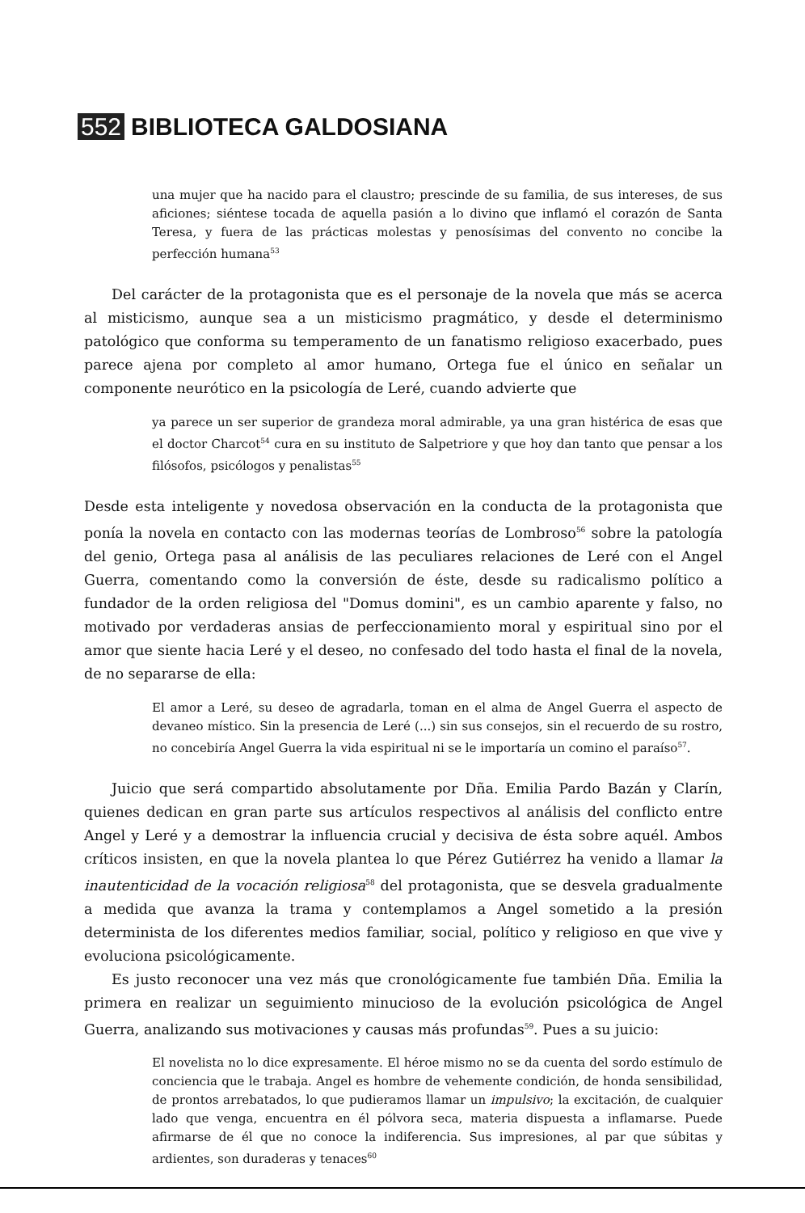552 BIBLIOTECA GALDOSIANA
una mujer que ha nacido para el claustro; prescinde de su familia, de sus intereses, de sus aficiones; siéntese tocada de aquella pasión a lo divino que inflamó el corazón de Santa Teresa, y fuera de las prácticas molestas y penosísimas del convento no concibe la perfección humana<sup>53</sup>
Del carácter de la protagonista que es el personaje de la novela que más se acerca al misticismo, aunque sea a un misticismo pragmático, y desde el determinismo patológico que conforma su temperamento de un fanatismo religioso exacerbado, pues parece ajena por completo al amor humano, Ortega fue el único en señalar un componente neurótico en la psicología de Leré, cuando advierte que
ya parece un ser superior de grandeza moral admirable, ya una gran histérica de esas que el doctor Charcot<sup>54</sup> cura en su instituto de Salpetriore y que hoy dan tanto que pensar a los filósofos, psicólogos y penalistas<sup>55</sup>
Desde esta inteligente y novedosa observación en la conducta de la protagonista que ponía la novela en contacto con las modernas teorías de Lombroso<sup>56</sup> sobre la patología del genio, Ortega pasa al análisis de las peculiares relaciones de Leré con el Angel Guerra, comentando como la conversión de éste, desde su radicalismo político a fundador de la orden religiosa del "Domus domini", es un cambio aparente y falso, no motivado por verdaderas ansias de perfeccionamiento moral y espiritual sino por el amor que siente hacia Leré y el deseo, no confesado del todo hasta el final de la novela, de no separarse de ella:
El amor a Leré, su deseo de agradarla, toman en el alma de Angel Guerra el aspecto de devaneo místico. Sin la presencia de Leré (...) sin sus consejos, sin el recuerdo de su rostro, no concebiría Angel Guerra la vida espiritual ni se le importaría un comino el paraíso<sup>57</sup>.
Juicio que será compartido absolutamente por Dña. Emilia Pardo Bazán y Clarín, quienes dedican en gran parte sus artículos respectivos al análisis del conflicto entre Angel y Leré y a demostrar la influencia crucial y decisiva de ésta sobre aquél. Ambos críticos insisten, en que la novela plantea lo que Pérez Gutiérrez ha venido a llamar la inautenticidad de la vocación religiosa<sup>58</sup> del protagonista, que se desvela gradualmente a medida que avanza la trama y contemplamos a Angel sometido a la presión determinista de los diferentes medios familiar, social, político y religioso en que vive y evoluciona psicológicamente.
Es justo reconocer una vez más que cronológicamente fue también Dña. Emilia la primera en realizar un seguimiento minucioso de la evolución psicológica de Angel Guerra, analizando sus motivaciones y causas más profundas<sup>59</sup>. Pues a su juicio:
El novelista no lo dice expresamente. El héroe mismo no se da cuenta del sordo estímulo de conciencia que le trabaja. Angel es hombre de vehemente condición, de honda sensibilidad, de prontos arrebatados, lo que pudieramos llamar un impulsivo; la excitación, de cualquier lado que venga, encuentra en él pólvora seca, materia dispuesta a inflamarse. Puede afirmarse de él que no conoce la indiferencia. Sus impresiones, al par que súbitas y ardientes, son duraderas y tenaces<sup>60</sup>